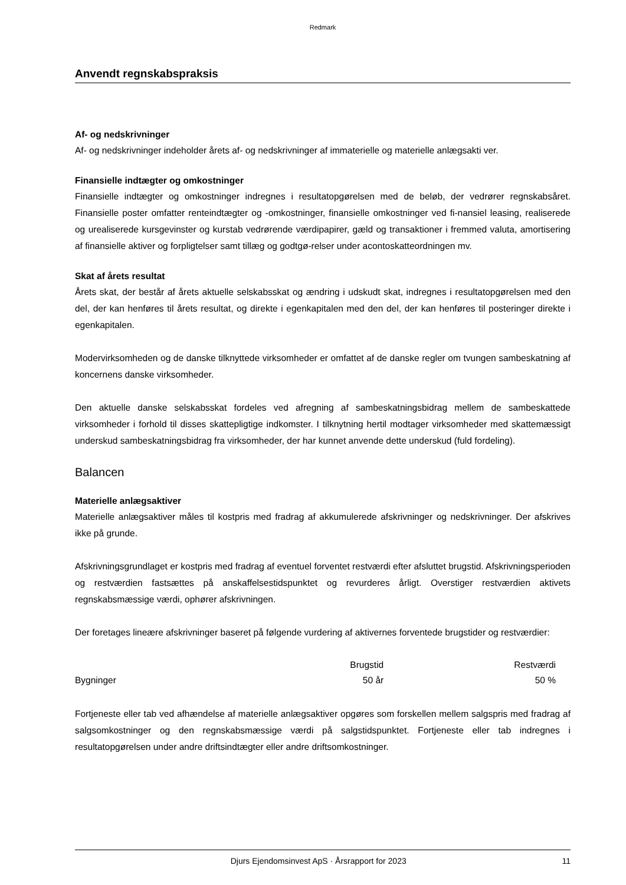Redmark
Anvendt regnskabspraksis
Af- og nedskrivninger
Af- og nedskrivninger indeholder årets af- og nedskrivninger af immaterielle og materielle anlægsakti ver.
Finansielle indtægter og omkostninger
Finansielle indtægter og omkostninger indregnes i resultatopgørelsen med de beløb, der vedrører regnskabsåret. Finansielle poster omfatter renteindtægter og -omkostninger, finansielle omkostninger ved fi-nansiel leasing, realiserede og urealiserede kursgevinster og kurstab vedrørende værdipapirer, gæld og transaktioner i fremmed valuta, amortisering af finansielle aktiver og forpligtelser samt tillæg og godtgø-relser under acontoskatteordningen mv.
Skat af årets resultat
Årets skat, der består af årets aktuelle selskabsskat og ændring i udskudt skat, indregnes i resultatopgørelsen med den del, der kan henføres til årets resultat, og direkte i egenkapitalen med den del, der kan henføres til posteringer direkte i egenkapitalen.
Modervirksomheden og de danske tilknyttede virksomheder er omfattet af de danske regler om tvungen sambeskatning af koncernens danske virksomheder.
Den aktuelle danske selskabsskat fordeles ved afregning af sambeskatningsbidrag mellem de sambeskattede virksomheder i forhold til disses skattepligtige indkomster. I tilknytning hertil modtager virksomheder med skattemæssigt underskud sambeskatningsbidrag fra virksomheder, der har kunnet anvende dette underskud (fuld fordeling).
Balancen
Materielle anlægsaktiver
Materielle anlægsaktiver måles til kostpris med fradrag af akkumulerede afskrivninger og nedskrivninger. Der afskrives ikke på grunde.
Afskrivningsgrundlaget er kostpris med fradrag af eventuel forventet restværdi efter afsluttet brugstid. Afskrivningsperioden og restværdien fastsættes på anskaffelsestidspunktet og revurderes årligt. Overstiger restværdien aktivets regnskabsmæssige værdi, ophører afskrivningen.
Der foretages lineære afskrivninger baseret på følgende vurdering af aktivernes forventede brugstider og restværdier:
| | Brugstid | Restværdi |
| --- | --- | --- |
| Bygninger | 50 år | 50 % |
Fortjeneste eller tab ved afhændelse af materielle anlægsaktiver opgøres som forskellen mellem salgspris med fradrag af salgsomkostninger og den regnskabsmæssige værdi på salgstidspunktet. Fortjeneste eller tab indregnes i resultatopgørelsen under andre driftsindtægter eller andre driftsomkostninger.
Djurs Ejendomsinvest ApS · Årsrapport for 2023 11